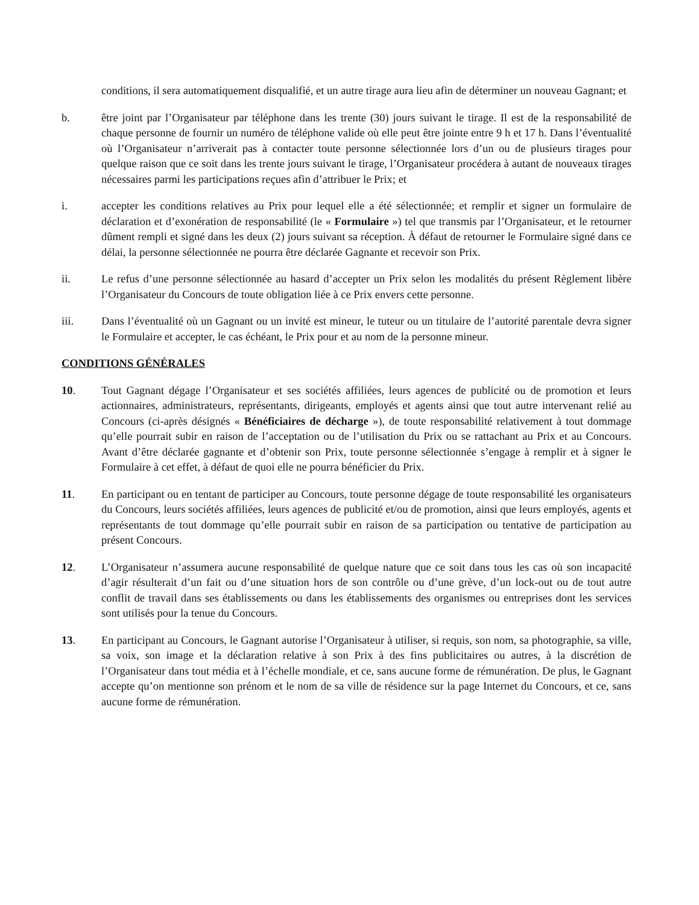conditions, il sera automatiquement disqualifié, et un autre tirage aura lieu afin de déterminer un nouveau Gagnant; et
b. être joint par l’Organisateur par téléphone dans les trente (30) jours suivant le tirage. Il est de la responsabilité de chaque personne de fournir un numéro de téléphone valide où elle peut être jointe entre 9 h et 17 h. Dans l’éventualité où l’Organisateur n’arriverait pas à contacter toute personne sélectionnée lors d’un ou de plusieurs tirages pour quelque raison que ce soit dans les trente jours suivant le tirage, l’Organisateur procédera à autant de nouveaux tirages nécessaires parmi les participations reçues afin d’attribuer le Prix; et
i. accepter les conditions relatives au Prix pour lequel elle a été sélectionnée; et remplir et signer un formulaire de déclaration et d’exonération de responsabilité (le « Formulaire ») tel que transmis par l’Organisateur, et le retourner dûment rempli et signé dans les deux (2) jours suivant sa réception. À défaut de retourner le Formulaire signé dans ce délai, la personne sélectionnée ne pourra être déclarée Gagnante et recevoir son Prix.
ii. Le refus d’une personne sélectionnée au hasard d’accepter un Prix selon les modalités du présent Règlement libère l’Organisateur du Concours de toute obligation liée à ce Prix envers cette personne.
iii. Dans l’éventualité où un Gagnant ou un invité est mineur, le tuteur ou un titulaire de l’autorité parentale devra signer le Formulaire et accepter, le cas échéant, le Prix pour et au nom de la personne mineur.
CONDITIONS GÉNÉRALES
10. Tout Gagnant dégage l’Organisateur et ses sociétés affiliées, leurs agences de publicité ou de promotion et leurs actionnaires, administrateurs, représentants, dirigeants, employés et agents ainsi que tout autre intervenant relié au Concours (ci-après désignés « Bénéficiaires de décharge »), de toute responsabilité relativement à tout dommage qu’elle pourrait subir en raison de l’acceptation ou de l’utilisation du Prix ou se rattachant au Prix et au Concours. Avant d’être déclarée gagnante et d’obtenir son Prix, toute personne sélectionnée s’engage à remplir et à signer le Formulaire à cet effet, à défaut de quoi elle ne pourra bénéficier du Prix.
11. En participant ou en tentant de participer au Concours, toute personne dégage de toute responsabilité les organisateurs du Concours, leurs sociétés affiliées, leurs agences de publicité et/ou de promotion, ainsi que leurs employés, agents et représentants de tout dommage qu’elle pourrait subir en raison de sa participation ou tentative de participation au présent Concours.
12. L’Organisateur n’assumera aucune responsabilité de quelque nature que ce soit dans tous les cas où son incapacité d’agir résulterait d’un fait ou d’une situation hors de son contrôle ou d’une grève, d’un lock-out ou de tout autre conflit de travail dans ses établissements ou dans les établissements des organismes ou entreprises dont les services sont utilisés pour la tenue du Concours.
13. En participant au Concours, le Gagnant autorise l’Organisateur à utiliser, si requis, son nom, sa photographie, sa ville, sa voix, son image et la déclaration relative à son Prix à des fins publicitaires ou autres, à la discrétion de l’Organisateur dans tout média et à l’échelle mondiale, et ce, sans aucune forme de rémunération. De plus, le Gagnant accepte qu’on mentionne son prénom et le nom de sa ville de résidence sur la page Internet du Concours, et ce, sans aucune forme de rémunération.